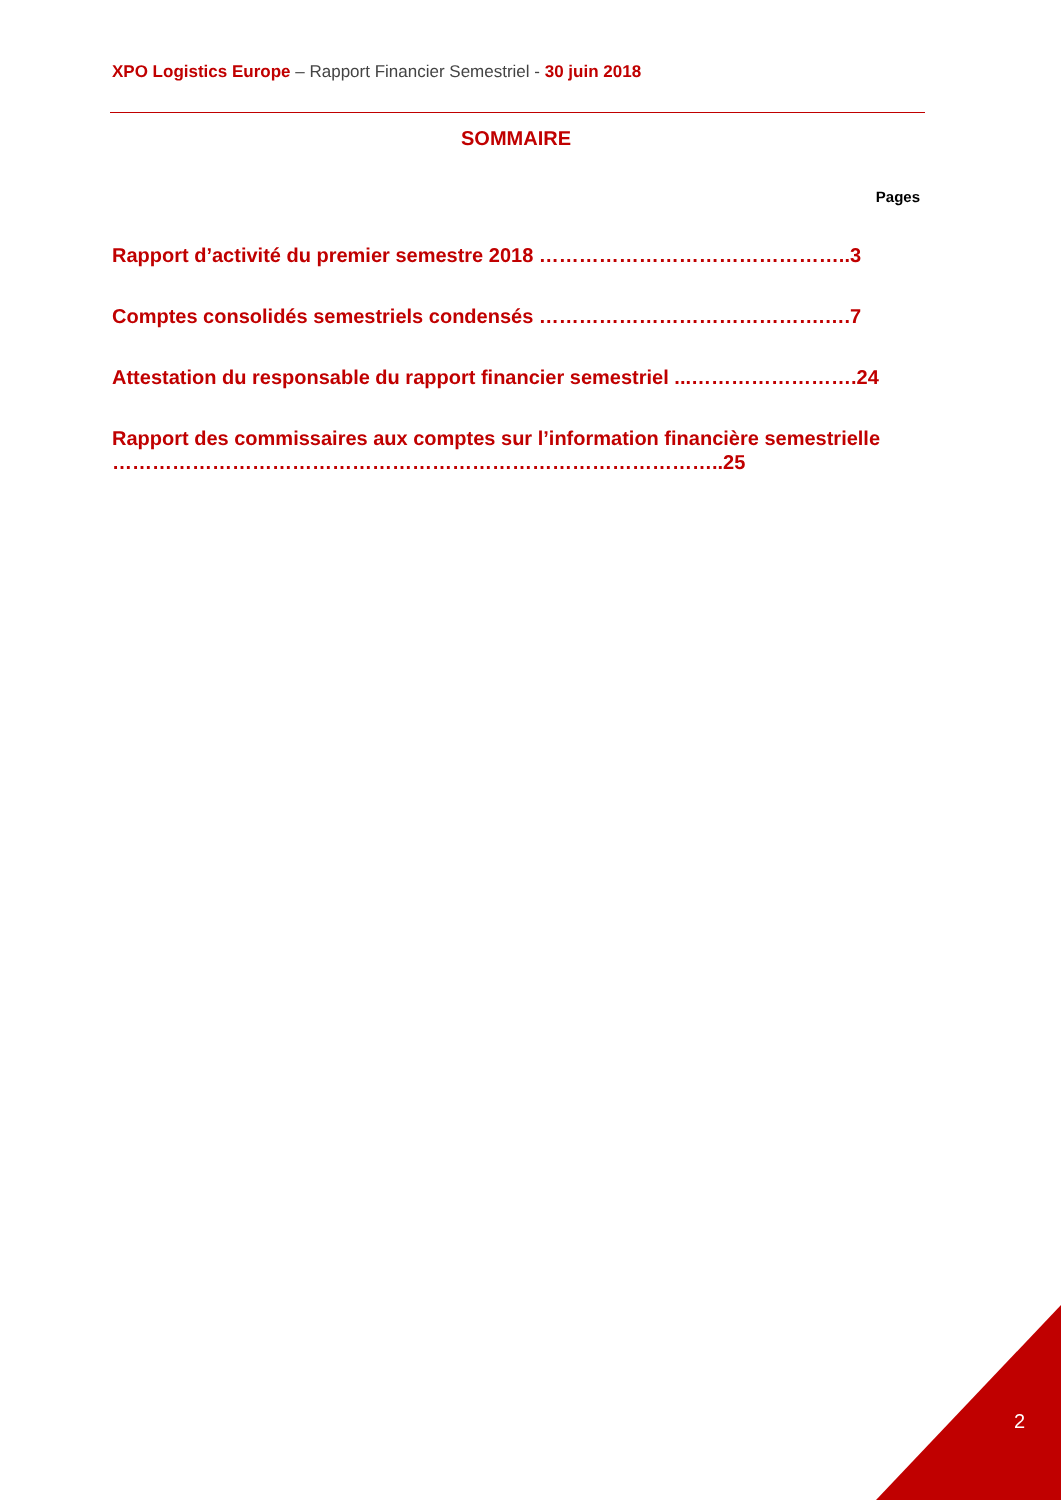XPO Logistics Europe – Rapport Financier Semestriel - 30 juin 2018
SOMMAIRE
Pages
Rapport d’activité du premier semestre 2018 ………………………………………..3
Comptes consolidés semestriels condensés …………………………………….….7
Attestation du responsable du rapport financier semestriel ...…………………….24
Rapport des commissaires aux comptes sur l’information financière semestrielle ………………………………………………………………………………..25
2